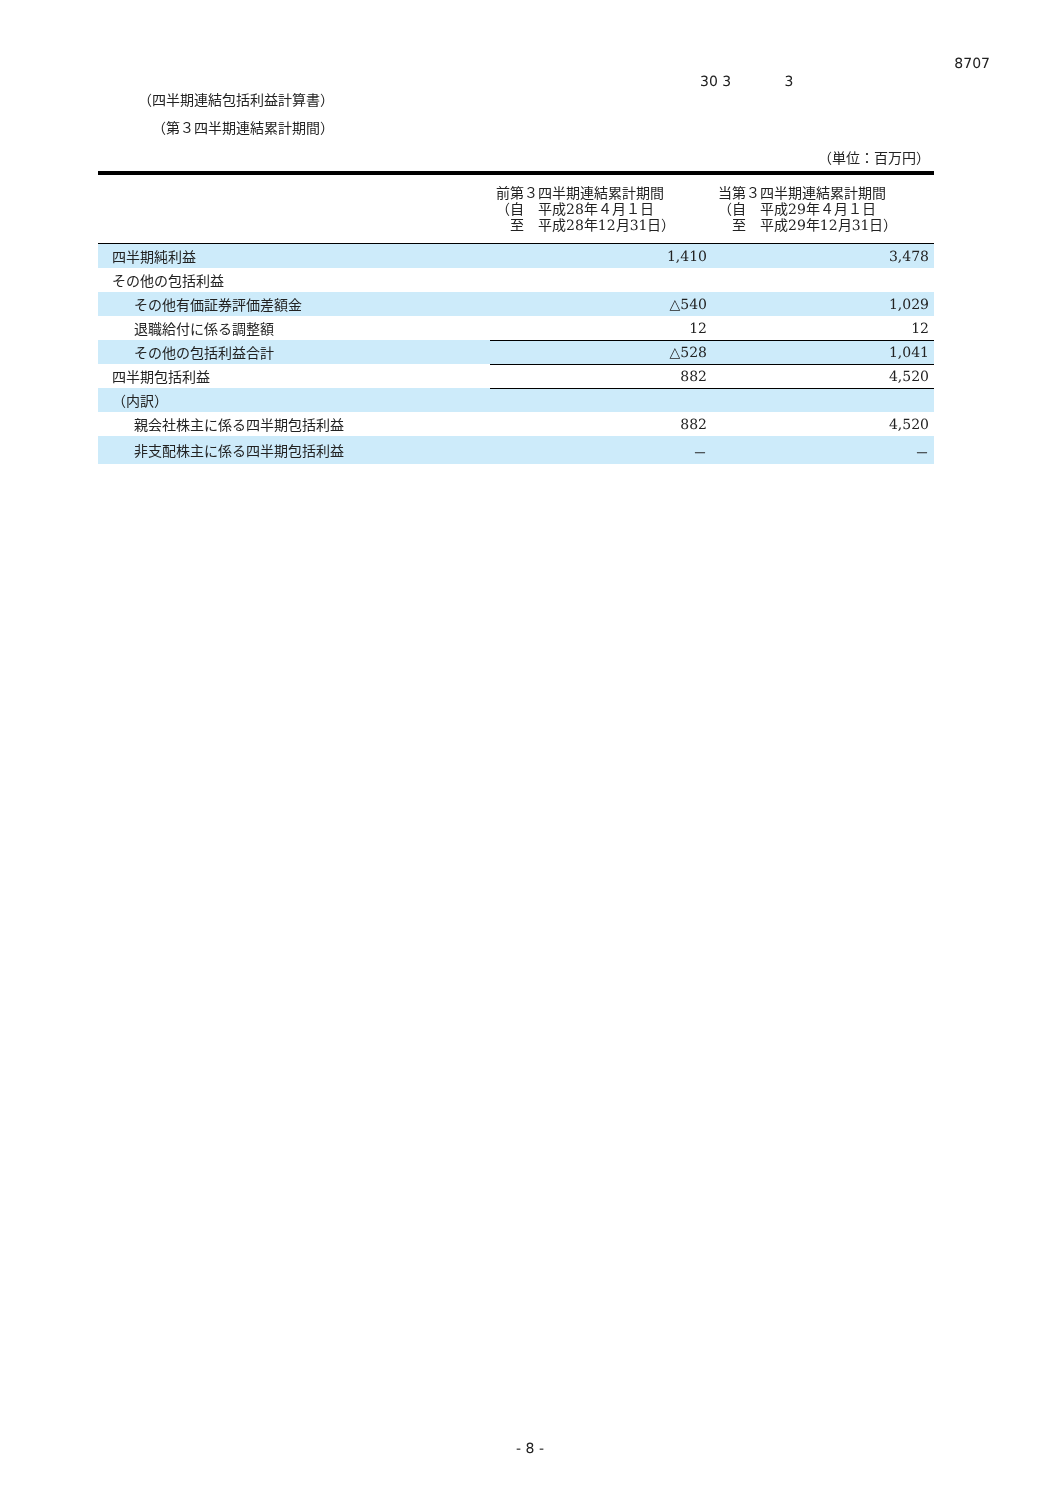30 3 3
8707
（四半期連結包括利益計算書）
（第３四半期連結累計期間）
（単位：百万円）
| | 前第３四半期連結累計期間 （自 平成28年４月１日 至 平成28年12月31日） | 当第３四半期連結累計期間 （自 平成29年４月１日 至 平成29年12月31日） |
| --- | --- | --- |
| 四半期純利益 | 1,410 | 3,478 |
| その他の包括利益 | | |
| その他有価証券評価差額金 | △540 | 1,029 |
| 退職給付に係る調整額 | 12 | 12 |
| その他の包括利益合計 | △528 | 1,041 |
| 四半期包括利益 | 882 | 4,520 |
| （内訳） | | |
| 親会社株主に係る四半期包括利益 | 882 | 4,520 |
| 非支配株主に係る四半期包括利益 | － | － |
- 8 -